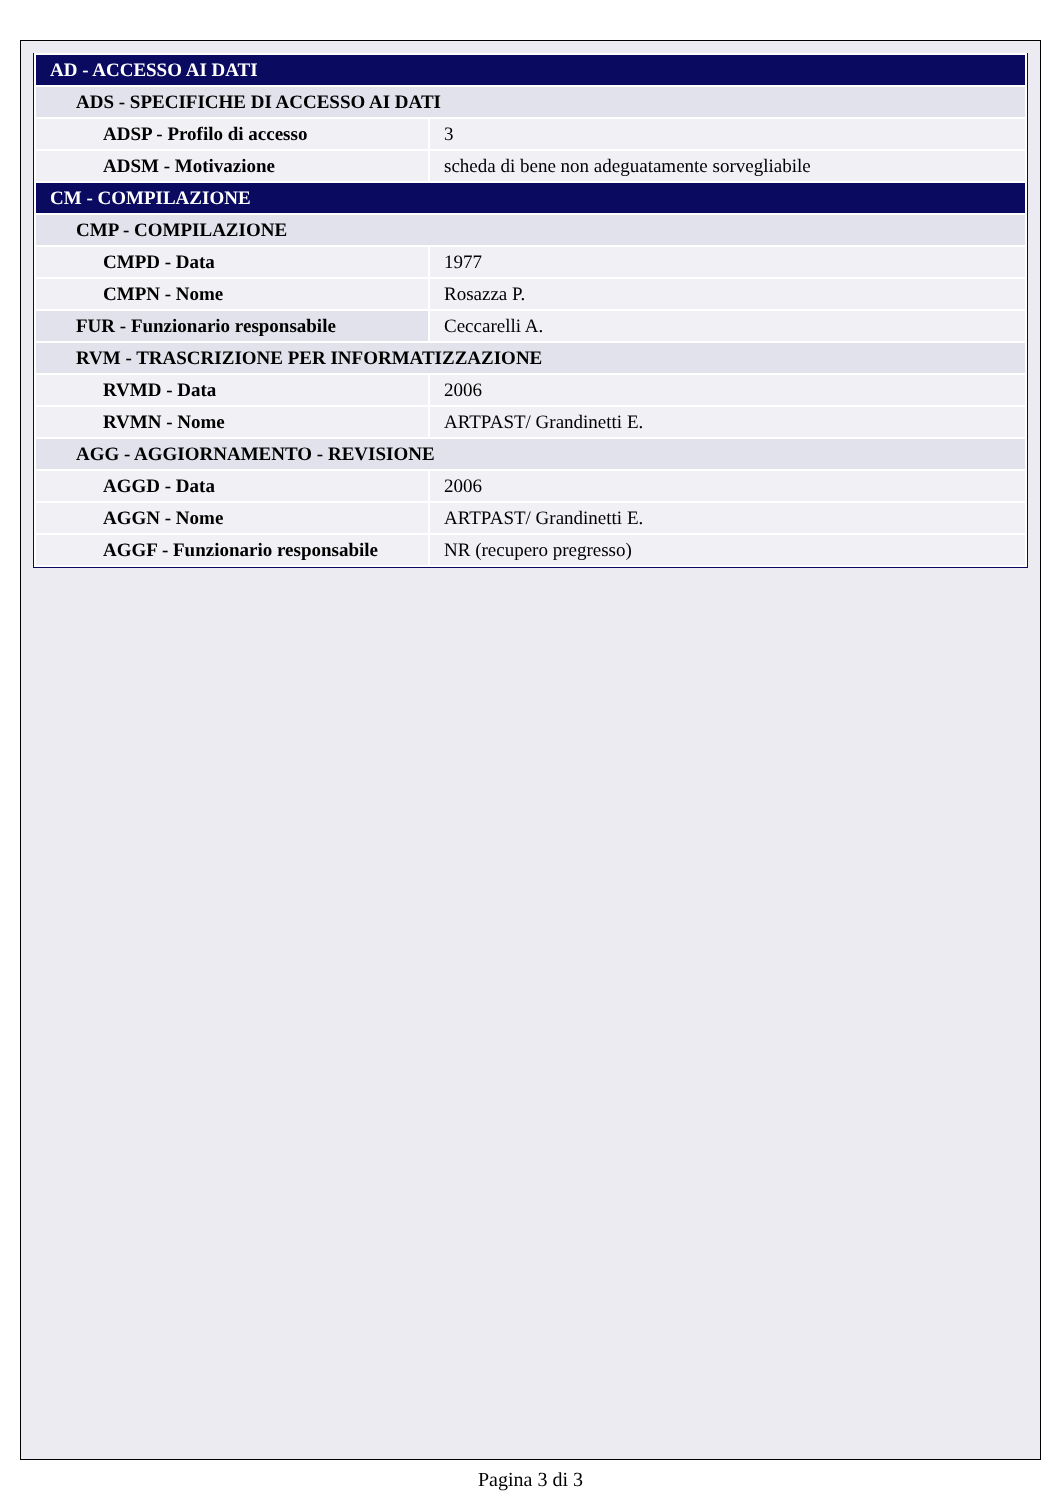| AD - ACCESSO AI DATI | |
| ADS - SPECIFICHE DI ACCESSO AI DATI | |
| ADSP - Profilo di accesso | 3 |
| ADSM - Motivazione | scheda di bene non adeguatamente sorvegliabile |
| CM - COMPILAZIONE | |
| CMP - COMPILAZIONE | |
| CMPD - Data | 1977 |
| CMPN - Nome | Rosazza P. |
| FUR - Funzionario responsabile | Ceccarelli A. |
| RVM - TRASCRIZIONE PER INFORMATIZZAZIONE | |
| RVMD - Data | 2006 |
| RVMN - Nome | ARTPAST/ Grandinetti E. |
| AGG - AGGIORNAMENTO - REVISIONE | |
| AGGD - Data | 2006 |
| AGGN - Nome | ARTPAST/ Grandinetti E. |
| AGGF - Funzionario responsabile | NR (recupero pregresso) |
Pagina 3 di 3